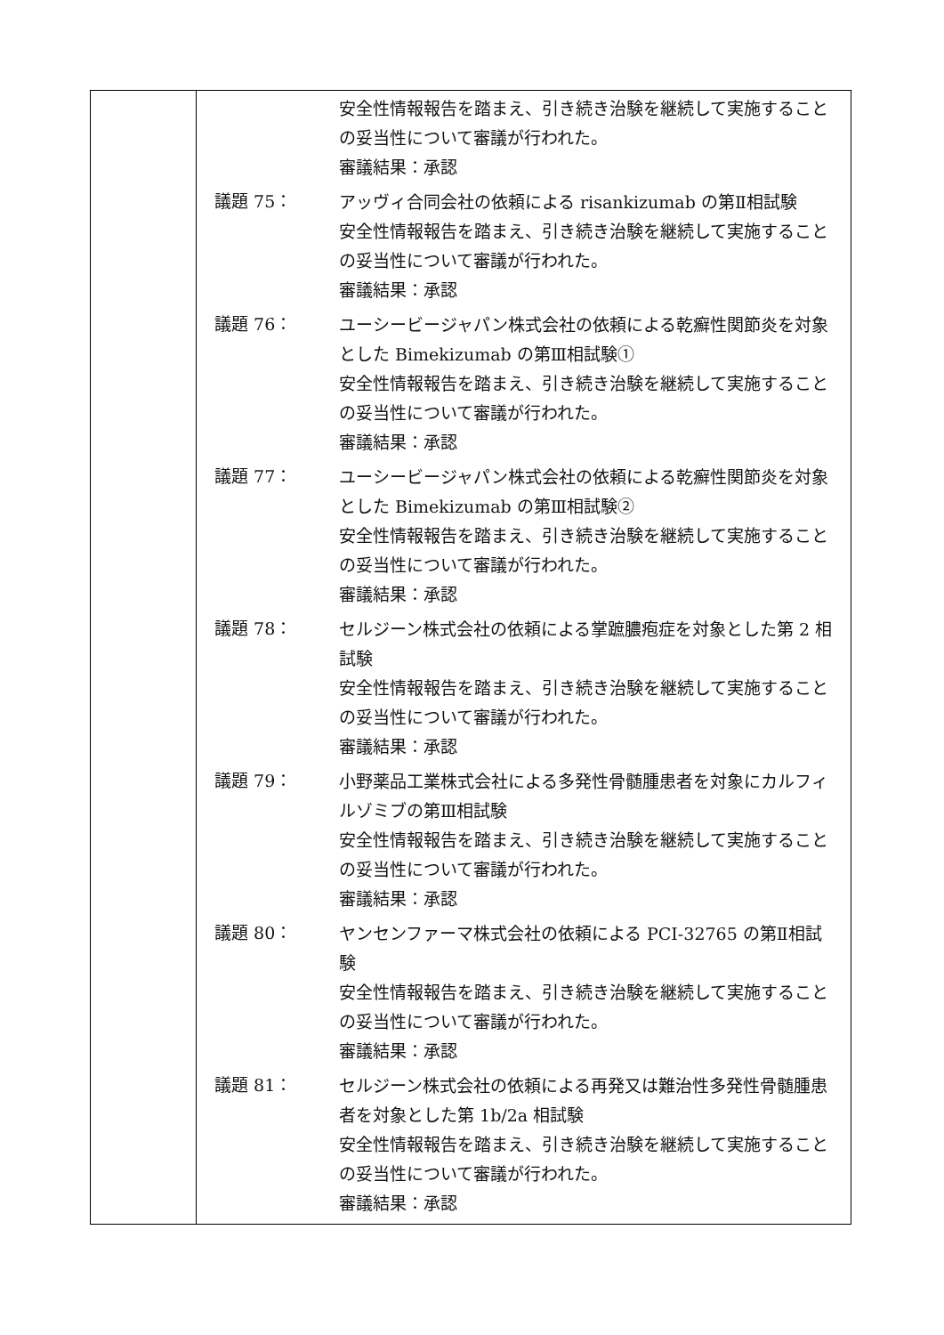| | 安全性情報報告を踏まえ、引き続き治験を継続して実施することの妥当性について審議が行われた。 審議結果：承認 議題 75： アッヴィ合同会社の依頼による risankizumab の第Ⅱ相試験 安全性情報報告を踏まえ、引き続き治験を継続して実施することの妥当性について審議が行われた。 審議結果：承認 議題 76： ユーシービージャパン株式会社の依頼による乾癬性関節炎を対象とした Bimekizumab の第Ⅲ相試験① 安全性情報報告を踏まえ、引き続き治験を継続して実施することの妥当性について審議が行われた。 審議結果：承認 議題 77： ユーシービージャパン株式会社の依頼による乾癬性関節炎を対象とした Bimekizumab の第Ⅲ相試験② 安全性情報報告を踏まえ、引き続き治験を継続して実施することの妥当性について審議が行われた。 審議結果：承認 議題 78： セルジーン株式会社の依頼による掌蹠膿疱症を対象とした第 2 相試験 安全性情報報告を踏まえ、引き続き治験を継続して実施することの妥当性について審議が行われた。 審議結果：承認 議題 79： 小野薬品工業株式会社による多発性骨髄腫患者を対象にカルフィルゾミブの第Ⅲ相試験 安全性情報報告を踏まえ、引き続き治験を継続して実施することの妥当性について審議が行われた。 審議結果：承認 議題 80： ヤンセンファーマ株式会社の依頼による PCI-32765 の第Ⅱ相試験 安全性情報報告を踏まえ、引き続き治験を継続して実施することの妥当性について審議が行われた。 審議結果：承認 議題 81： セルジーン株式会社の依頼による再発又は難治性多発性骨髄腫患者を対象とした第 1b/2a 相試験 安全性情報報告を踏まえ、引き続き治験を継続して実施することの妥当性について審議が行われた。 審議結果：承認 |